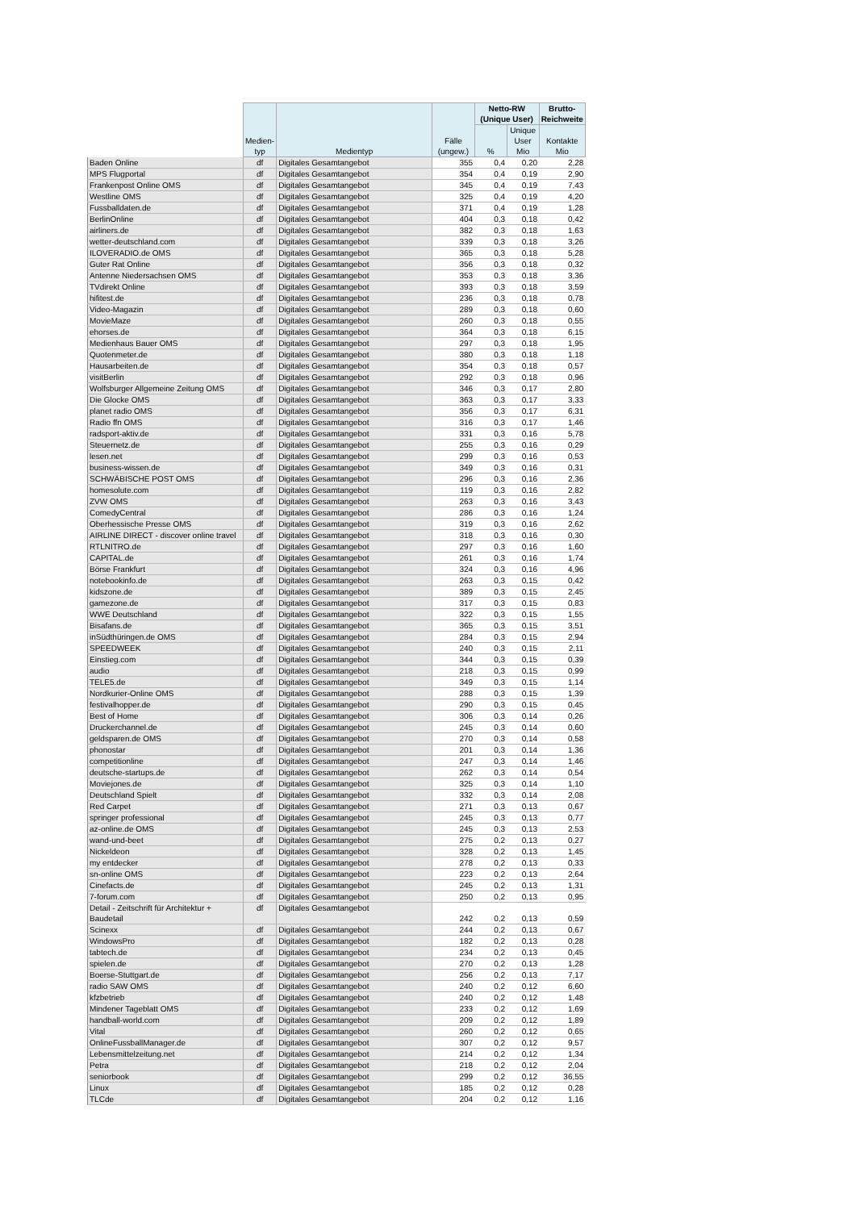| | Medien- typ | Medientyp | Fälle (ungew.) | Netto-RW (Unique User) | | Brutto-Reichweite |
| --- | --- | --- | --- | --- | --- | --- |
| | | | | % | Unique User Mio | Kontakte Mio |
| Baden Online | df | Digitales Gesamtangebot | 355 | 0,4 | 0,20 | 2,28 |
| MPS Flugportal | df | Digitales Gesamtangebot | 354 | 0,4 | 0,19 | 2,90 |
| Frankenpost Online OMS | df | Digitales Gesamtangebot | 345 | 0,4 | 0,19 | 7,43 |
| Westline OMS | df | Digitales Gesamtangebot | 325 | 0,4 | 0,19 | 4,20 |
| Fussballdaten.de | df | Digitales Gesamtangebot | 371 | 0,4 | 0,19 | 1,28 |
| BerlinOnline | df | Digitales Gesamtangebot | 404 | 0,3 | 0,18 | 0,42 |
| airliners.de | df | Digitales Gesamtangebot | 382 | 0,3 | 0,18 | 1,63 |
| wetter-deutschland.com | df | Digitales Gesamtangebot | 339 | 0,3 | 0,18 | 3,26 |
| ILOVERADIO.de OMS | df | Digitales Gesamtangebot | 365 | 0,3 | 0,18 | 5,28 |
| Guter Rat Online | df | Digitales Gesamtangebot | 356 | 0,3 | 0,18 | 0,32 |
| Antenne Niedersachsen OMS | df | Digitales Gesamtangebot | 353 | 0,3 | 0,18 | 3,36 |
| TVdirekt Online | df | Digitales Gesamtangebot | 393 | 0,3 | 0,18 | 3,59 |
| hifitest.de | df | Digitales Gesamtangebot | 236 | 0,3 | 0,18 | 0,78 |
| Video-Magazin | df | Digitales Gesamtangebot | 289 | 0,3 | 0,18 | 0,60 |
| MovieMaze | df | Digitales Gesamtangebot | 260 | 0,3 | 0,18 | 0,55 |
| ehorses.de | df | Digitales Gesamtangebot | 364 | 0,3 | 0,18 | 6,15 |
| Medienhaus Bauer OMS | df | Digitales Gesamtangebot | 297 | 0,3 | 0,18 | 1,95 |
| Quotenmeter.de | df | Digitales Gesamtangebot | 380 | 0,3 | 0,18 | 1,18 |
| Hausarbeiten.de | df | Digitales Gesamtangebot | 354 | 0,3 | 0,18 | 0,57 |
| visitBerlin | df | Digitales Gesamtangebot | 292 | 0,3 | 0,18 | 0,96 |
| Wolfsburger Allgemeine Zeitung OMS | df | Digitales Gesamtangebot | 346 | 0,3 | 0,17 | 2,80 |
| Die Glocke OMS | df | Digitales Gesamtangebot | 363 | 0,3 | 0,17 | 3,33 |
| planet radio OMS | df | Digitales Gesamtangebot | 356 | 0,3 | 0,17 | 6,31 |
| Radio ffn OMS | df | Digitales Gesamtangebot | 316 | 0,3 | 0,17 | 1,46 |
| radsport-aktiv.de | df | Digitales Gesamtangebot | 331 | 0,3 | 0,16 | 5,78 |
| Steuernetz.de | df | Digitales Gesamtangebot | 255 | 0,3 | 0,16 | 0,29 |
| lesen.net | df | Digitales Gesamtangebot | 299 | 0,3 | 0,16 | 0,53 |
| business-wissen.de | df | Digitales Gesamtangebot | 349 | 0,3 | 0,16 | 0,31 |
| SCHWÄBISCHE POST OMS | df | Digitales Gesamtangebot | 296 | 0,3 | 0,16 | 2,36 |
| homesolute.com | df | Digitales Gesamtangebot | 119 | 0,3 | 0,16 | 2,82 |
| ZVW OMS | df | Digitales Gesamtangebot | 263 | 0,3 | 0,16 | 3,43 |
| ComedyCentral | df | Digitales Gesamtangebot | 286 | 0,3 | 0,16 | 1,24 |
| Oberhessische Presse OMS | df | Digitales Gesamtangebot | 319 | 0,3 | 0,16 | 2,62 |
| AIRLINE DIRECT - discover online travel | df | Digitales Gesamtangebot | 318 | 0,3 | 0,16 | 0,30 |
| RTLNITRO.de | df | Digitales Gesamtangebot | 297 | 0,3 | 0,16 | 1,60 |
| CAPITAL.de | df | Digitales Gesamtangebot | 261 | 0,3 | 0,16 | 1,74 |
| Börse Frankfurt | df | Digitales Gesamtangebot | 324 | 0,3 | 0,16 | 4,96 |
| notebookinfo.de | df | Digitales Gesamtangebot | 263 | 0,3 | 0,15 | 0,42 |
| kidszone.de | df | Digitales Gesamtangebot | 389 | 0,3 | 0,15 | 2,45 |
| gamezone.de | df | Digitales Gesamtangebot | 317 | 0,3 | 0,15 | 0,83 |
| WWE Deutschland | df | Digitales Gesamtangebot | 322 | 0,3 | 0,15 | 1,55 |
| Bisafans.de | df | Digitales Gesamtangebot | 365 | 0,3 | 0,15 | 3,51 |
| inSüdthüringen.de OMS | df | Digitales Gesamtangebot | 284 | 0,3 | 0,15 | 2,94 |
| SPEEDWEEK | df | Digitales Gesamtangebot | 240 | 0,3 | 0,15 | 2,11 |
| Einstieg.com | df | Digitales Gesamtangebot | 344 | 0,3 | 0,15 | 0,39 |
| audio | df | Digitales Gesamtangebot | 218 | 0,3 | 0,15 | 0,99 |
| TELE5.de | df | Digitales Gesamtangebot | 349 | 0,3 | 0,15 | 1,14 |
| Nordkurier-Online OMS | df | Digitales Gesamtangebot | 288 | 0,3 | 0,15 | 1,39 |
| festivalhopper.de | df | Digitales Gesamtangebot | 290 | 0,3 | 0,15 | 0,45 |
| Best of Home | df | Digitales Gesamtangebot | 306 | 0,3 | 0,14 | 0,26 |
| Druckerchannel.de | df | Digitales Gesamtangebot | 245 | 0,3 | 0,14 | 0,60 |
| geldsparen.de OMS | df | Digitales Gesamtangebot | 270 | 0,3 | 0,14 | 0,58 |
| phonostar | df | Digitales Gesamtangebot | 201 | 0,3 | 0,14 | 1,36 |
| competitionline | df | Digitales Gesamtangebot | 247 | 0,3 | 0,14 | 1,46 |
| deutsche-startups.de | df | Digitales Gesamtangebot | 262 | 0,3 | 0,14 | 0,54 |
| Moviejones.de | df | Digitales Gesamtangebot | 325 | 0,3 | 0,14 | 1,10 |
| Deutschland Spielt | df | Digitales Gesamtangebot | 332 | 0,3 | 0,14 | 2,08 |
| Red Carpet | df | Digitales Gesamtangebot | 271 | 0,3 | 0,13 | 0,67 |
| springer professional | df | Digitales Gesamtangebot | 245 | 0,3 | 0,13 | 0,77 |
| az-online.de OMS | df | Digitales Gesamtangebot | 245 | 0,3 | 0,13 | 2,53 |
| wand-und-beet | df | Digitales Gesamtangebot | 275 | 0,2 | 0,13 | 0,27 |
| Nickeldeon | df | Digitales Gesamtangebot | 328 | 0,2 | 0,13 | 1,45 |
| my entdecker | df | Digitales Gesamtangebot | 278 | 0,2 | 0,13 | 0,33 |
| sn-online OMS | df | Digitales Gesamtangebot | 223 | 0,2 | 0,13 | 2,64 |
| Cinefacts.de | df | Digitales Gesamtangebot | 245 | 0,2 | 0,13 | 1,31 |
| 7-forum.com | df | Digitales Gesamtangebot | 250 | 0,2 | 0,13 | 0,95 |
| Detail - Zeitschrift für Architektur + Baudetail | df | Digitales Gesamtangebot | 242 | 0,2 | 0,13 | 0,59 |
| Scinexx | df | Digitales Gesamtangebot | 244 | 0,2 | 0,13 | 0,67 |
| WindowsPro | df | Digitales Gesamtangebot | 182 | 0,2 | 0,13 | 0,28 |
| tabtech.de | df | Digitales Gesamtangebot | 234 | 0,2 | 0,13 | 0,45 |
| spielen.de | df | Digitales Gesamtangebot | 270 | 0,2 | 0,13 | 1,28 |
| Boerse-Stuttgart.de | df | Digitales Gesamtangebot | 256 | 0,2 | 0,13 | 7,17 |
| radio SAW OMS | df | Digitales Gesamtangebot | 240 | 0,2 | 0,12 | 6,60 |
| kfzbetrieb | df | Digitales Gesamtangebot | 240 | 0,2 | 0,12 | 1,48 |
| Mindener Tageblatt OMS | df | Digitales Gesamtangebot | 233 | 0,2 | 0,12 | 1,69 |
| handball-world.com | df | Digitales Gesamtangebot | 209 | 0,2 | 0,12 | 1,89 |
| Vital | df | Digitales Gesamtangebot | 260 | 0,2 | 0,12 | 0,65 |
| OnlineFussballManager.de | df | Digitales Gesamtangebot | 307 | 0,2 | 0,12 | 9,57 |
| Lebensmittelzeitung.net | df | Digitales Gesamtangebot | 214 | 0,2 | 0,12 | 1,34 |
| Petra | df | Digitales Gesamtangebot | 218 | 0,2 | 0,12 | 2,04 |
| seniorbook | df | Digitales Gesamtangebot | 299 | 0,2 | 0,12 | 36,55 |
| Linux | df | Digitales Gesamtangebot | 185 | 0,2 | 0,12 | 0,28 |
| TLCde | df | Digitales Gesamtangebot | 204 | 0,2 | 0,12 | 1,16 |